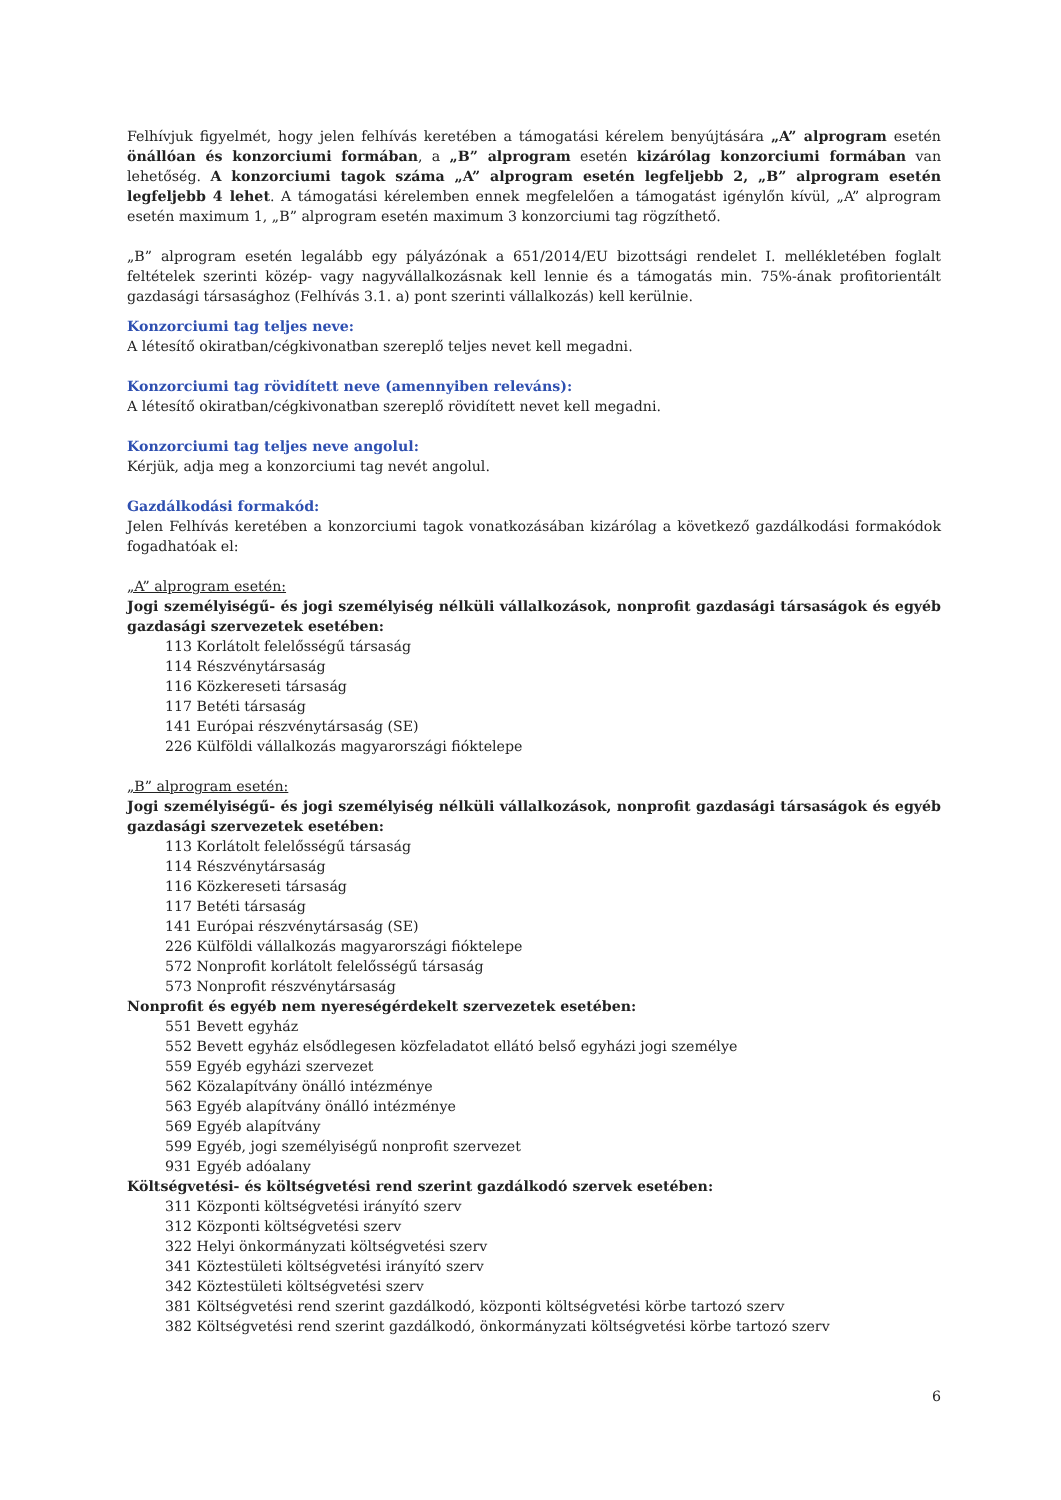Felhívjuk figyelmét, hogy jelen felhívás keretében a támogatási kérelem benyújtására „A” alprogram esetén önállóan és konzorciumi formában, a „B” alprogram esetén kizárólag konzorciumi formában van lehetőség. A konzorciumi tagok száma „A” alprogram esetén legfeljebb 2, „B” alprogram esetén legfeljebb 4 lehet. A támogatási kérelemben ennek megfelelően a támogatást igénylőn kívül, „A” alprogram esetén maximum 1, „B” alprogram esetén maximum 3 konzorciumi tag rögzíthető.
„B” alprogram esetén legalább egy pályázónak a 651/2014/EU bizottsági rendelet I. mellékletében foglalt feltételek szerinti közép- vagy nagyvállalkozásnak kell lennie és a támogatás min. 75%-ának profitorientált gazdasági társasághoz (Felhívás 3.1. a) pont szerinti vállalkozás) kell kerülnie.
Konzorciumi tag teljes neve:
A létesítő okiratban/cégkivonatban szereplő teljes nevet kell megadni.
Konzorciumi tag rövidített neve (amennyiben releváns):
A létesítő okiratban/cégkivonatban szereplő rövidített nevet kell megadni.
Konzorciumi tag teljes neve angolul:
Kérjük, adja meg a konzorciumi tag nevét angolul.
Gazdálkodási formakód:
Jelen Felhívás keretében a konzorciumi tagok vonatkozásában kizárólag a következő gazdálkodási formakódok fogadhatóak el:
„A” alprogram esetén:
Jogi személyiségű- és jogi személyiség nélküli vállalkozások, nonprofit gazdasági társaságok és egyéb gazdasági szervezetek esetében:
113 Korlátolt felelősségű társaság
114 Részvénytársaság
116 Közkereseti társaság
117 Betéti társaság
141 Európai részvénytársaság (SE)
226 Külföldi vállalkozás magyarországi fióktelepe
„B” alprogram esetén:
Jogi személyiségű- és jogi személyiség nélküli vállalkozások, nonprofit gazdasági társaságok és egyéb gazdasági szervezetek esetében:
113 Korlátolt felelősségű társaság
114 Részvénytársaság
116 Közkereseti társaság
117 Betéti társaság
141 Európai részvénytársaság (SE)
226 Külföldi vállalkozás magyarországi fióktelepe
572 Nonprofit korlátolt felelősségű társaság
573 Nonprofit részvénytársaság
Nonprofit és egyéb nem nyereségérdekelt szervezetek esetében:
551 Bevett egyház
552 Bevett egyház elsődlegesen közfeladatot ellátó belső egyházi jogi személye
559 Egyéb egyházi szervezet
562 Közalapítvány önálló intézménye
563 Egyéb alapítvány önálló intézménye
569 Egyéb alapítvány
599 Egyéb, jogi személyiségű nonprofit szervezet
931 Egyéb adóalany
Költségvetési- és költségvetési rend szerint gazdálkodó szervek esetében:
311 Központi költségvetési irányító szerv
312 Központi költségvetési szerv
322 Helyi önkormányzati költségvetési szerv
341 Köztestületi költségvetési irányító szerv
342 Köztestületi költségvetési szerv
381 Költségvetési rend szerint gazdálkodó, központi költségvetési körbe tartozó szerv
382 Költségvetési rend szerint gazdálkodó, önkormányzati költségvetési körbe tartozó szerv
6